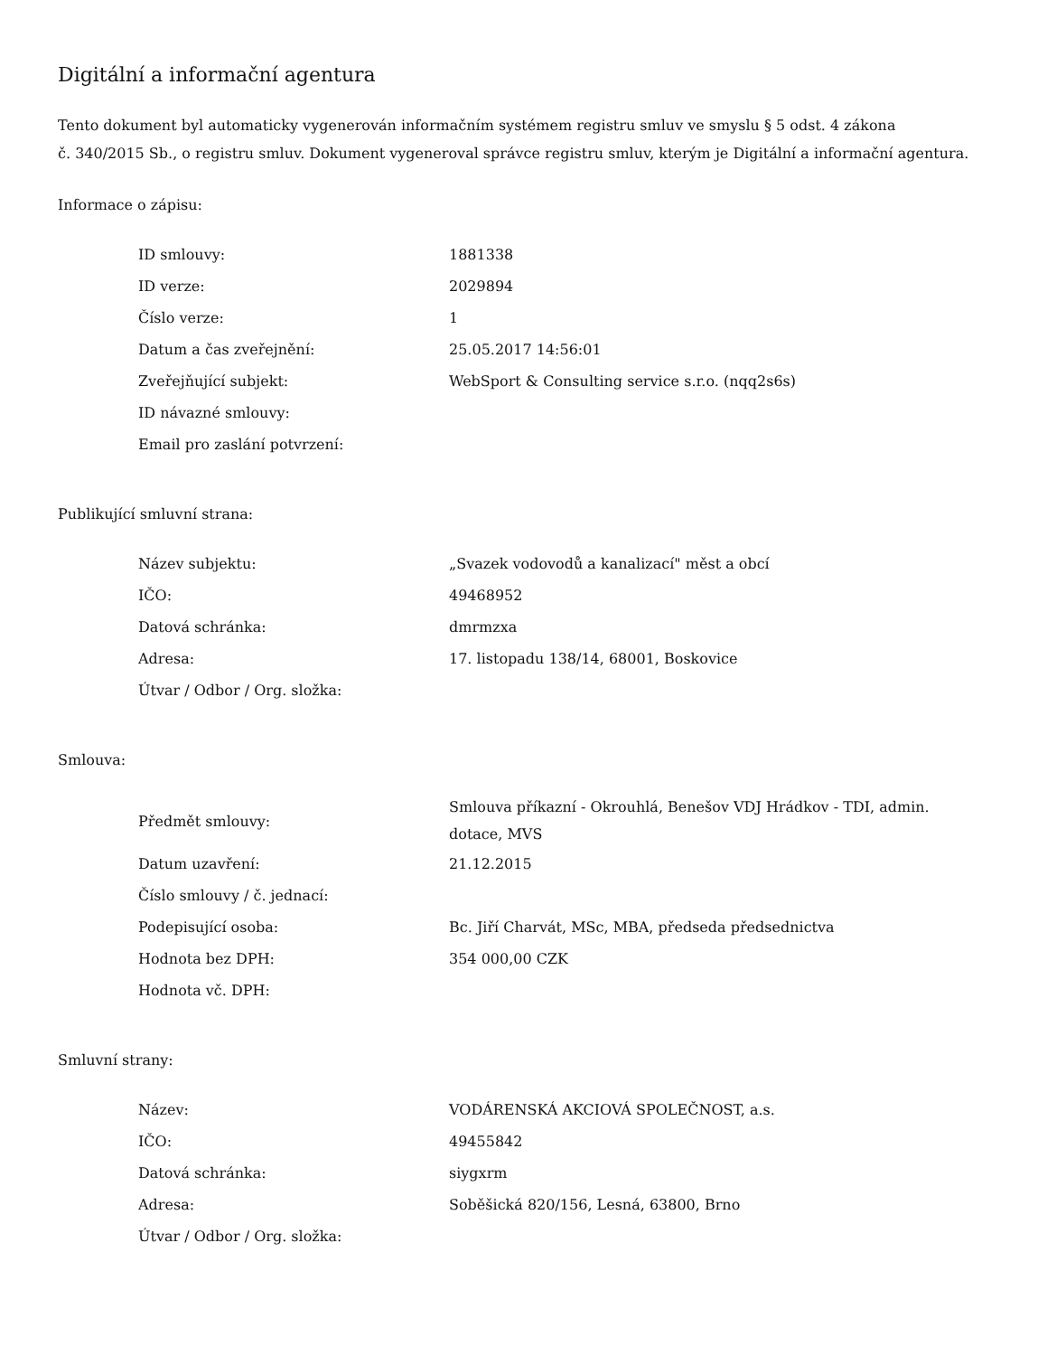Digitální a informační agentura
Tento dokument byl automaticky vygenerován informačním systémem registru smluv ve smyslu § 5 odst. 4 zákona
č. 340/2015 Sb., o registru smluv. Dokument vygeneroval správce registru smluv, kterým je Digitální a informační agentura.
Informace o zápisu:
| ID smlouvy: | 1881338 |
| ID verze: | 2029894 |
| Číslo verze: | 1 |
| Datum a čas zveřejnění: | 25.05.2017 14:56:01 |
| Zveřejňující subjekt: | WebSport & Consulting service s.r.o. (nqq2s6s) |
| ID návazné smlouvy: | |
| Email pro zaslání potvrzení: | |
Publikující smluvní strana:
| Název subjektu: | „Svazek vodovodů a kanalizací" měst a obcí |
| IČO: | 49468952 |
| Datová schránka: | dmrmzxa |
| Adresa: | 17. listopadu 138/14, 68001, Boskovice |
| Útvar / Odbor / Org. složka: | |
Smlouva:
| Předmět smlouvy: | Smlouva příkazní - Okrouhlá, Benešov VDJ Hrádkov - TDI, admin. dotace, MVS |
| Datum uzavření: | 21.12.2015 |
| Číslo smlouvy / č. jednací: | |
| Podepisující osoba: | Bc. Jiří Charvát, MSc, MBA, předseda předsednictva |
| Hodnota bez DPH: | 354 000,00 CZK |
| Hodnota vč. DPH: | |
Smluvní strany:
| Název: | VODÁRENSKÁ AKCIOVÁ SPOLEČNOST, a.s. |
| IČO: | 49455842 |
| Datová schránka: | siygxrm |
| Adresa: | Soběšická 820/156, Lesná, 63800, Brno |
| Útvar / Odbor / Org. složka: | |